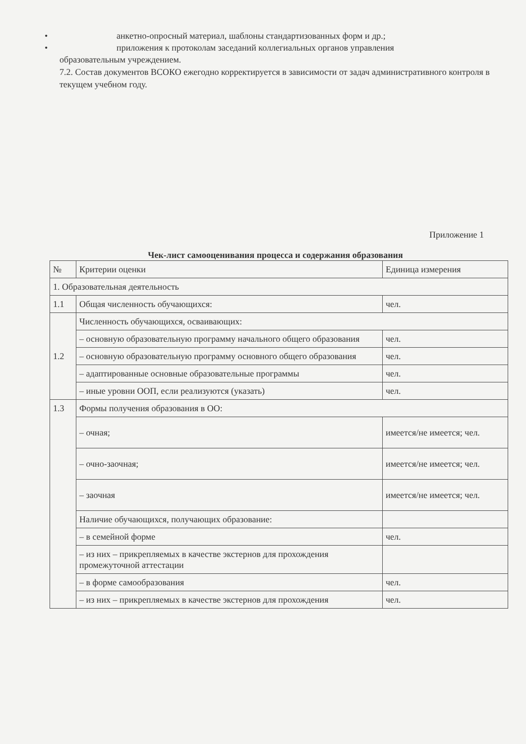• анкетно-опросный материал, шаблоны стандартизованных форм и др.;
• приложения к протоколам заседаний коллегиальных органов управления
образовательным учреждением.
7.2. Состав документов ВСОКО ежегодно корректируется в зависимости от задач административного контроля в текущем учебном году.
Приложение 1
Чек-лист самооценивания процесса и содержания образования
| № | Критерии оценки | Единица измерения |
| --- | --- | --- |
| 1. Образовательная деятельность | | |
| 1.1 | Общая численность обучающихся: | чел. |
| 1.2 | Численность обучающихся, осваивающих: | |
| | – основную образовательную программу начального общего образования | чел. |
| | – основную образовательную программу основного общего образования | чел. |
| | – адаптированные основные образовательные программы | чел. |
| | – иные уровни ООП, если реализуются (указать) | чел. |
| 1.3 | Формы получения образования в ОО: | |
| | – очная; | имеется/не имеется; чел. |
| | – очно-заочная; | имеется/не имеется; чел. |
| | – заочная | имеется/не имеется; чел. |
| | Наличие обучающихся, получающих образование: | |
| | – в семейной форме | чел. |
| | – из них – прикрепляемых в качестве экстернов для прохождения промежуточной аттестации | |
| | – в форме самообразования | чел. |
| | – из них – прикрепляемых в качестве экстернов для прохождения | чел. |